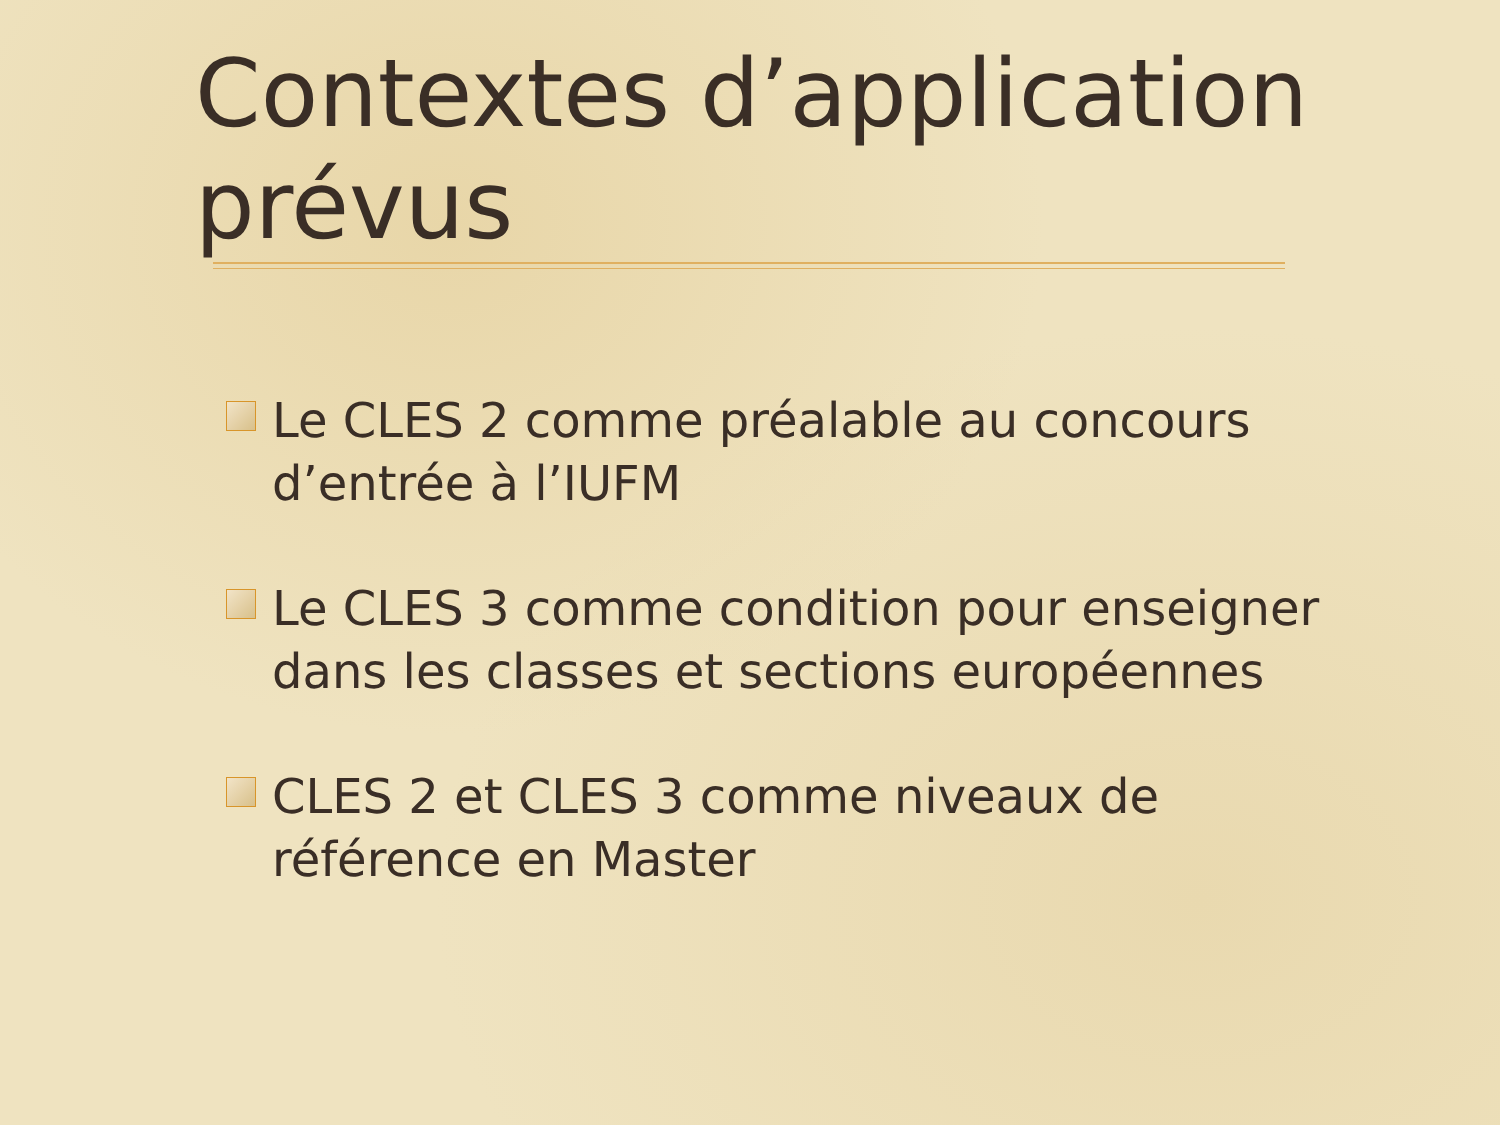Contextes d’application prévus
Le CLES 2 comme préalable au concours d’entrée à l’IUFM
Le CLES 3 comme condition pour enseigner dans les classes et sections européennes
CLES 2 et CLES 3 comme niveaux de référence en Master